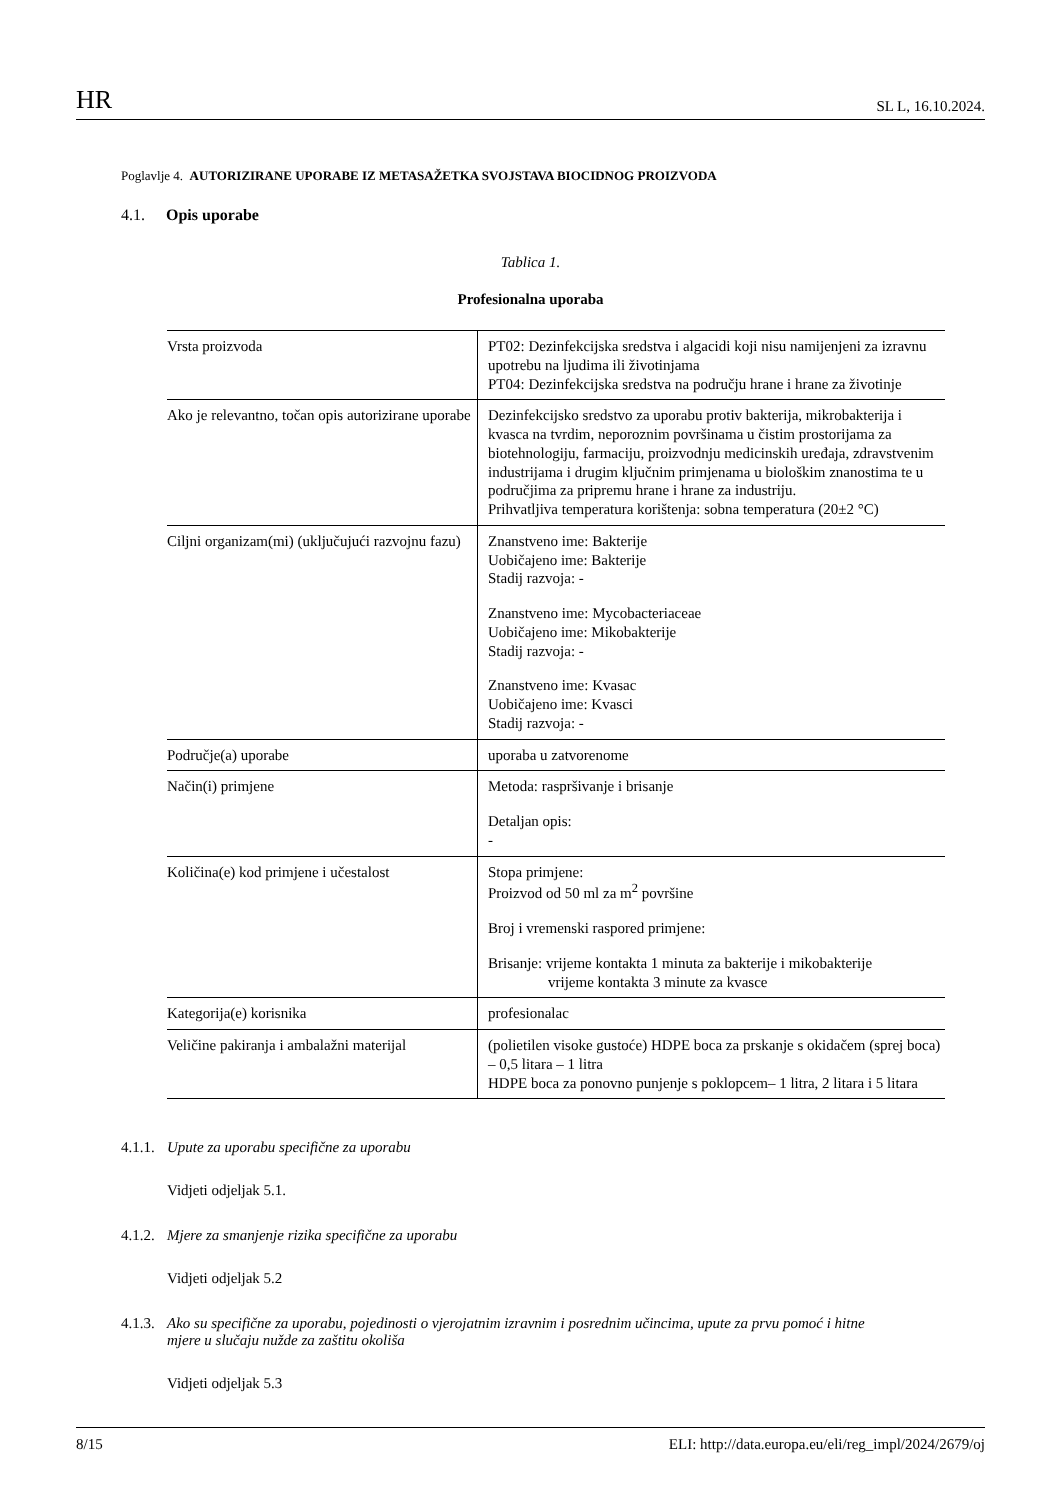HR SL L, 16.10.2024.
Poglavlje 4. AUTORIZIRANE UPORABE IZ METASAŽETKA SVOJSTAVA BIOCIDNOG PROIZVODA
4.1. Opis uporabe
Tablica 1.
Profesionalna uporaba
| Vrsta proizvoda | PT02: Dezinfekcijska sredstva i algacidi koji nisu namijenjeni za izravnu upotrebu na ljudima ili životinjama PT04: Dezinfekcijska sredstva na području hrane i hrane za životinje |
| Ako je relevantno, točan opis autorizirane uporabe | Dezinfekcijsko sredstvo za uporabu protiv bakterija, mikrobakterija i kvasca na tvrdim, neporoznim površinama u čistim prostorijama za biotehnologiju, farmaciju, proizvodnju medicinskih uređaja, zdravstvenim industrijama i drugim ključnim primjenama u biološkim znanostima te u područjima za pripremu hrane i hrane za industriju. Prihvatljiva temperatura korištenja: sobna temperatura (20±2 °C) |
| Ciljni organizam(mi) (uključujući razvojnu fazu) | Znanstveno ime: Bakterije Uobičajeno ime: Bakterije Stadij razvoja: - Znanstveno ime: Mycobacteriaceae Uobičajeno ime: Mikobakterije Stadij razvoja: - Znanstveno ime: Kvasac Uobičajeno ime: Kvasci Stadij razvoja: - |
| Područje(a) uporabe | uporaba u zatvorenome |
| Način(i) primjene | Metoda: raspršivanje i brisanje Detaljan opis: - |
| Količina(e) kod primjene i učestalost | Stopa primjene: Proizvod od 50 ml za m<sup>2</sup> površine Broj i vremenski raspored primjene: Brisanje: vrijeme kontakta 1 minuta za bakterije i mikobakterije vrijeme kontakta 3 minute za kvasce |
| Kategorija(e) korisnika | profesionalac |
| Veličine pakiranja i ambalažni materijal | (polietilen visoke gustoće) HDPE boca za prskanje s okidačem (sprej boca) – 0,5 litara – 1 litra HDPE boca za ponovno punjenje s poklopcem– 1 litra, 2 litara i 5 litara |
4.1.1. Upute za uporabu specifične za uporabu
Vidjeti odjeljak 5.1.
4.1.2. Mjere za smanjenje rizika specifične za uporabu
Vidjeti odjeljak 5.2
4.1.3. Ako su specifične za uporabu, pojedinosti o vjerojatnim izravnim i posrednim učincima, upute za prvu pomoć i hitne mjere u slučaju nužde za zaštitu okoliša
Vidjeti odjeljak 5.3
8/15 ELI: http://data.europa.eu/eli/reg_impl/2024/2679/oj